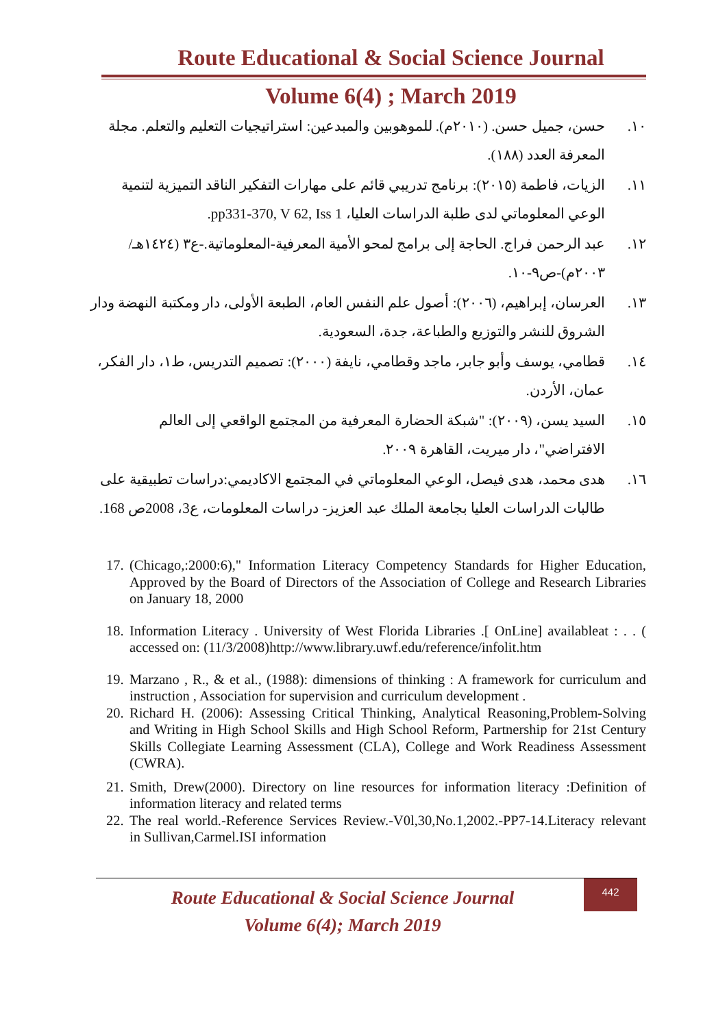Route Educational & Social Science Journal
Volume 6(4) ; March 2019
١٠. حسن، جميل حسن. (٢٠١٠م). للموهوبين والمبدعين: استراتيجيات التعليم والتعلم. مجلة المعرفة العدد (١٨٨).
١١. الزيات، فاطمة (٢٠١٥): برنامج تدريبي قائم على مهارات التفكير الناقد التميزية لتنمية الوعي المعلوماتي لدى طلبة الدراسات العليا، pp331-370, V 62, Iss 1.
١٢. عبد الرحمن فراج. الحاجة إلى برامج لمحو الأمية المعرفية-المعلوماتية.-ع٣ (١٤٢٤هـ/٢٠٠٣م)-ص٩-١٠.
١٣. العرسان، إبراهيم، (٢٠٠٦): أصول علم النفس العام، الطبعة الأولى، دار ومكتبة النهضة ودار الشروق للنشر والتوزيع والطباعة، جدة، السعودية.
١٤. قطامي، يوسف وأبو جابر، ماجد وقطامي، نايفة (٢٠٠٠): تصميم التدريس، ط١، دار الفكر، عمان، الأردن.
١٥. السيد يسن، (٢٠٠٩): "شبكة الحضارة المعرفية من المجتمع الواقعي إلى العالم الافتراضي"، دار ميريت، القاهرة ٢٠٠٩.
١٦. هدى محمد، هدى فيصل، الوعي المعلوماتي في المجتمع الاكاديمي:دراسات تطبيقية على طالبات الدراسات العليا بجامعة الملك عبد العزيز- دراسات المعلومات، ع3، 2008ص 168.
17. (Chicago,:2000:6)," Information Literacy Competency Standards for Higher Education, Approved by the Board of Directors of the Association of College and Research Libraries on January 18, 2000
18. Information Literacy . University of West Florida Libraries .[ OnLine] availableat : . . ( accessed on: (11/3/2008)http://www.library.uwf.edu/reference/infolit.htm
19. Marzano , R., & et al., (1988): dimensions of thinking : A framework for curriculum and instruction , Association for supervision and curriculum development .
20. Richard H. (2006): Assessing Critical Thinking, Analytical Reasoning,Problem-Solving and Writing in High School Skills and High School Reform, Partnership for 21st Century Skills Collegiate Learning Assessment (CLA), College and Work Readiness Assessment (CWRA).
21. Smith, Drew(2000). Directory on line resources for information literacy :Definition of information literacy and related terms
22. The real world.-Reference Services Review.-V0l,30,No.1,2002.-PP7-14.Literacy relevant in Sullivan,Carmel.ISI information
Route Educational & Social Science Journal
Volume 6(4); March 2019
442